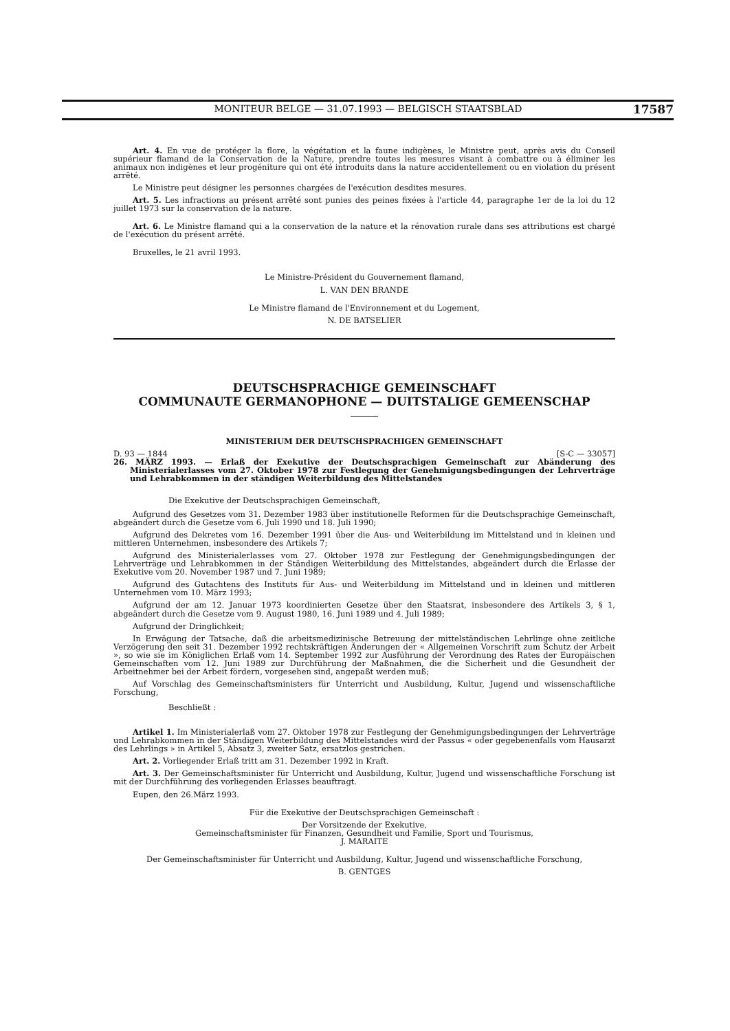MONITEUR BELGE — 31.07.1993 — BELGISCH STAATSBLAD 17587
Art. 4. En vue de protéger la flore, la végétation et la faune indigènes, le Ministre peut, après avis du Conseil supérieur flamand de la Conservation de la Nature, prendre toutes les mesures visant à combattre ou à éliminer les animaux non indigènes et leur progéniture qui ont été introduits dans la nature accidentellement ou en violation du présent arrêté.
Le Ministre peut désigner les personnes chargées de l'exécution desdites mesures.
Art. 5. Les infractions au présent arrêté sont punies des peines fixées à l'article 44, paragraphe 1er de la loi du 12 juillet 1973 sur la conservation de la nature.
Art. 6. Le Ministre flamand qui a la conservation de la nature et la rénovation rurale dans ses attributions est chargé de l'exécution du présent arrêté.
Bruxelles, le 21 avril 1993.
Le Ministre-Président du Gouvernement flamand,
L. VAN DEN BRANDE
Le Ministre flamand de l'Environnement et du Logement,
N. DE BATSELIER
DEUTSCHSPRACHIGE GEMEINSCHAFT
COMMUNAUTE GERMANOPHONE — DUITSTALIGE GEMEENSCHAP
MINISTERIUM DER DEUTSCHSPRACHIGEN GEMEINSCHAFT
D. 93 — 1844 [S-C — 33057]
26. MÄRZ 1993. — Erlaß der Exekutive der Deutschsprachigen Gemeinschaft zur Abänderung des Ministerialerlasses vom 27. Oktober 1978 zur Festlegung der Genehmigungsbedingungen der Lehrverträge und Lehrabkommen in der ständigen Weiterbildung des Mittelstandes
Die Exekutive der Deutschsprachigen Gemeinschaft,
Aufgrund des Gesetzes vom 31. Dezember 1983 über institutionelle Reformen für die Deutschsprachige Gemeinschaft, abgeändert durch die Gesetze vom 6. Juli 1990 und 18. Juli 1990;
Aufgrund des Dekretes vom 16. Dezember 1991 über die Aus- und Weiterbildung im Mittelstand und in kleinen und mittleren Unternehmen, insbesondere des Artikels 7;
Aufgrund des Ministerialerlasses vom 27. Oktober 1978 zur Festlegung der Genehmigungsbedingungen der Lehrverträge und Lehrabkommen in der Ständigen Weiterbildung des Mittelstandes, abgeändert durch die Erlasse der Exekutive vom 20. November 1987 und 7. Juni 1989;
Aufgrund des Gutachtens des Instituts für Aus- und Weiterbildung im Mittelstand und in kleinen und mittleren Unternehmen vom 10. März 1993;
Aufgrund der am 12. Januar 1973 koordinierten Gesetze über den Staatsrat, insbesondere des Artikels 3, § 1, abgeändert durch die Gesetze vom 9. August 1980, 16. Juni 1989 und 4. Juli 1989;
Aufgrund der Dringlichkeit;
In Erwägung der Tatsache, daß die arbeitsmedizinische Betreuung der mittelständischen Lehrlinge ohne zeitliche Verzögerung den seit 31. Dezember 1992 rechtskräftigen Änderungen der « Allgemeinen Vorschrift zum Schutz der Arbeit », so wie sie im Königlichen Erlaß vom 14. September 1992 zur Ausführung der Verordnung des Rates der Europäischen Gemeinschaften vom 12. Juni 1989 zur Durchführung der Maßnahmen, die die Sicherheit und die Gesundheit der Arbeitnehmer bei der Arbeit fördern, vorgesehen sind, angepaßt werden muß;
Auf Vorschlag des Gemeinschaftsministers für Unterricht und Ausbildung, Kultur, Jugend und wissenschaftliche Forschung,
Beschließt :
Artikel 1. Im Ministerialerlaß vom 27. Oktober 1978 zur Festlegung der Genehmigungsbedingungen der Lehrverträge und Lehrabkommen in der Ständigen Weiterbildung des Mittelstandes wird der Passus « oder gegebenenfalls vom Hausarzt des Lehrlings » in Artikel 5, Absatz 3, zweiter Satz, ersatzlos gestrichen.
Art. 2. Vorliegender Erlaß tritt am 31. Dezember 1992 in Kraft.
Art. 3. Der Gemeinschaftsminister für Unterricht und Ausbildung, Kultur, Jugend und wissenschaftliche Forschung ist mit der Durchführung des vorliegenden Erlasses beauftragt.
Eupen, den 26.März 1993.
Für die Exekutive der Deutschsprachigen Gemeinschaft :
Der Vorsitzende der Exekutive,
Gemeinschaftsminister für Finanzen, Gesundheit und Familie, Sport und Tourismus,
J. MARAITE
Der Gemeinschaftsminister für Unterricht und Ausbildung, Kultur, Jugend und wissenschaftliche Forschung,
B. GENTGES